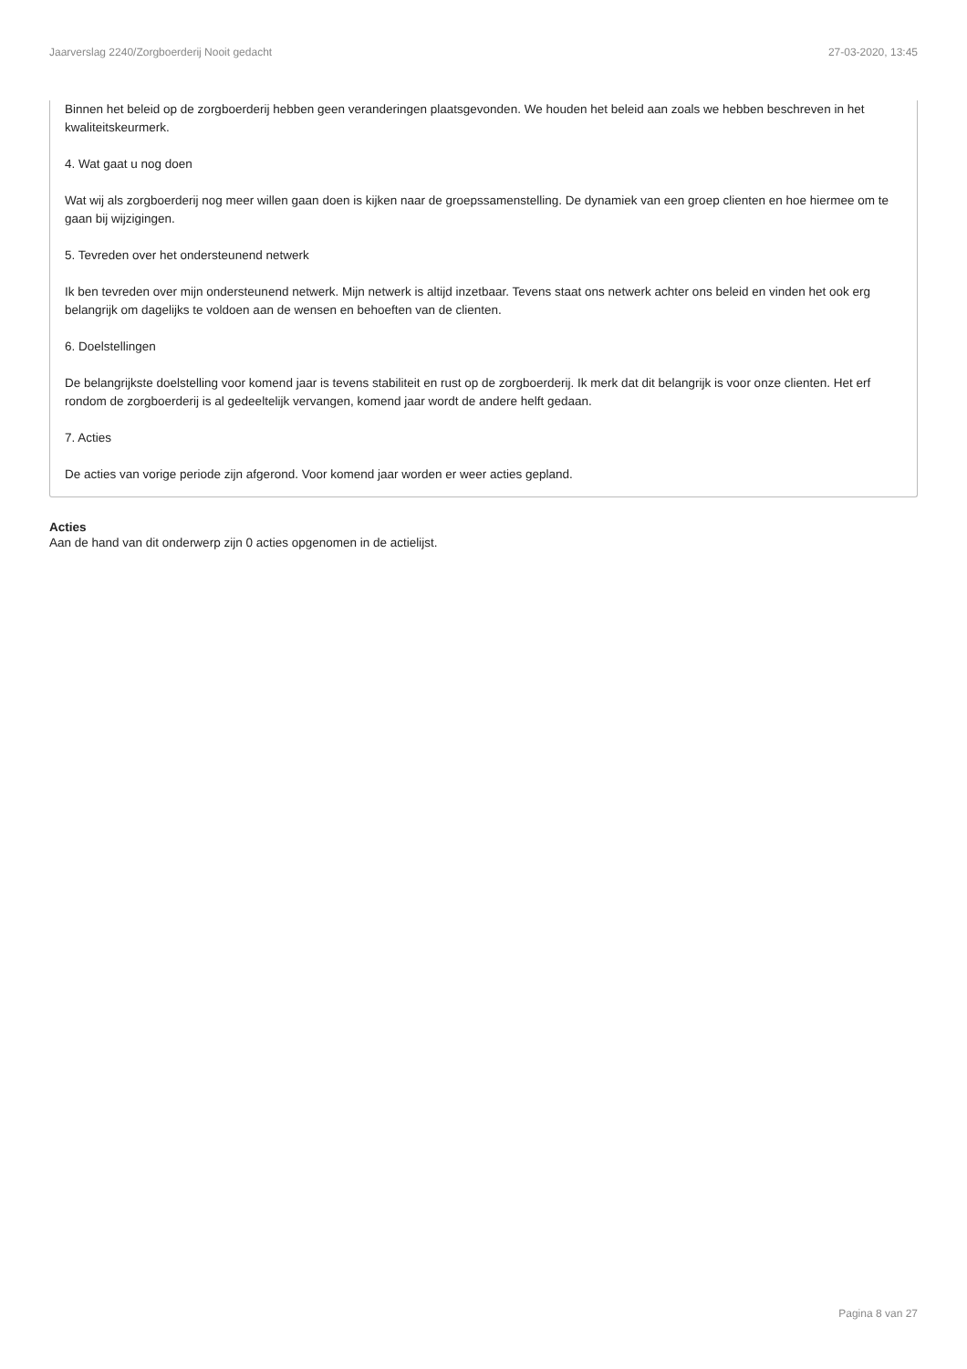Jaarverslag 2240/Zorgboerderij Nooit gedacht 27-03-2020, 13:45
Binnen het beleid op de zorgboerderij hebben geen veranderingen plaatsgevonden. We houden het beleid aan zoals we hebben beschreven in het kwaliteitskeurmerk.
4. Wat gaat u nog doen
Wat wij als zorgboerderij nog meer willen gaan doen is kijken naar de groepssamenstelling. De dynamiek van een groep clienten en hoe hiermee om te gaan bij wijzigingen.
5. Tevreden over het ondersteunend netwerk
Ik ben tevreden over mijn ondersteunend netwerk. Mijn netwerk is altijd inzetbaar. Tevens staat ons netwerk achter ons beleid en vinden het ook erg belangrijk om dagelijks te voldoen aan de wensen en behoeften van de clienten.
6. Doelstellingen
De belangrijkste doelstelling voor komend jaar is tevens stabiliteit en rust op de zorgboerderij. Ik merk dat dit belangrijk is voor onze clienten. Het erf rondom de zorgboerderij is al gedeeltelijk vervangen, komend jaar wordt de andere helft gedaan.
7. Acties
De acties van vorige periode zijn afgerond. Voor komend jaar worden er weer acties gepland.
Acties
Aan de hand van dit onderwerp zijn 0 acties opgenomen in de actielijst.
Pagina 8 van 27